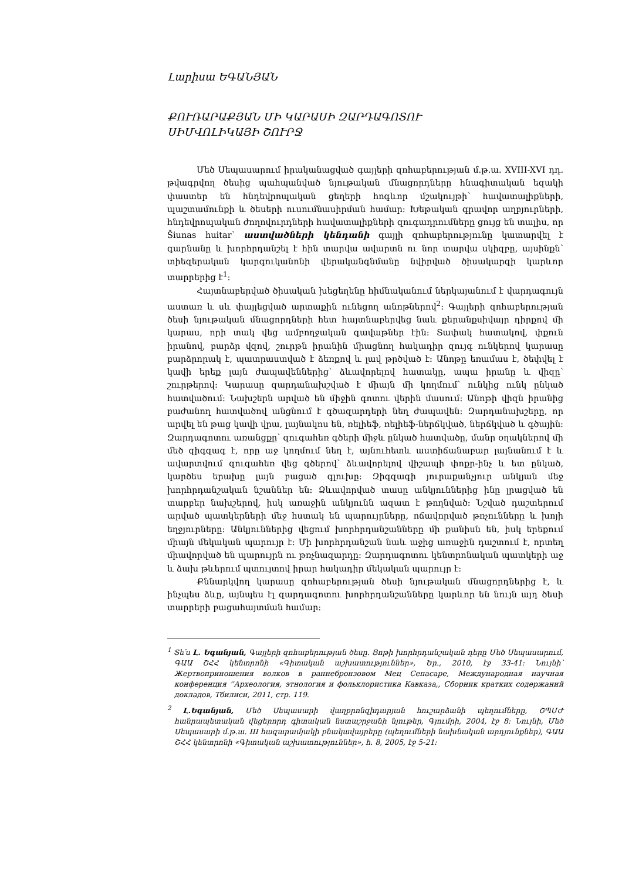Լարիսա ԵԳԱՆՅԱՆ
ՔՈՒՌԱՐԱՔՅԱՆ ՄԻ ԿԱՐԱՍԻ ԶԱՐԴԱԳՈՏՈՒ
ՍԻՄՎՈԼԻԿԱՅԻ ՇՈՒՐՋ
Մեծ Սեպասարում իրականացված գայլերի զոհաբերության մ.թ.ա. XVIII-XVI դդ. թվագրվող ծեսից պահպանված նյութական մնացորդները հնագիտական եզակի փաստեր են հնդեվրոպական ցեղերի հոգևոր մշակույթի՝ հավատալիքների, պաշտամունքի և ծեսերի ուսումնասիրման համար: Խեթական գրավոր աղբյուրների, հնդեվրոպական ժողովուրդների հավատալիքների զուգադրումները ցույց են տալիս, որ Šiunas huitar՝ աստվածների կենդանի գայլի զոհաբերությունը կատարվել է գարնանը և խորհրդանշել է հին տարվա ավարտն ու նոր տարվա սկիզբը, այսինքն՝ տիեզերական կարգուկանոնի վերականգնմանը նվիրված ծիսակարգի կարևոր տարրերից է<sup>1</sup>:
Հայտնաբերված ծիսական խեցեղենը հիմնականում ներկայանում է վարդագույն աստառ և սև փայլեցված արտաքին ունեցող անոթներով<sup>2</sup>: Գայլերի զոհաբերության ծեսի նյութական մնացորդների հետ հայտնաբերվեց նաև քերանքսիվայր դիրքով մի կարաս, որի տակ վեց ամբողջական գավաթներ էին: Տափակ հատակով, փքուն իրանով, բարձր վզով, շուրթն իրանին միացնող հակադիր զույգ ունկերով կարասը բարձրորակ է, պատրաստված է ձեռքով և լավ թրծված է: Անոթը եռամաս է, ծեփվել է կավի երեք լայն ժապավեններից՝ ձևավորելով հատակը, ապա իրանը և վիզը՝ շուրթերով: Կարասը զարդանախշված է միայն մի կողմում՝ ունկից ունկ ընկած հատվածում: Նախշերն արված են միջին գոտու վերին մասում: Անոթի վիզն իրանից բաժանող հատվածով անցնում է գծազարդերի նեղ ժապավեն: Զարդանախշերը, որ արվել են թաց կավի վրա, լայնակոս են, ռելիեֆ, ռելիեֆ-ներճկված, ներճկված և գծային: Զարդագոտու առանցքը՝ զուգահեռ գծերի միջև ընկած հատվածը, մանր օղակներով մի մեծ զիգզագ է, որը աջ կողմում նեղ է, այնուհետև աստիճանաբար լայնանում է և ավարտվում զուգահեռ վեց գծերով՝ ձևավորելով վիշապի փոքր-ինչ և ետ ընկած, կարծես երախը լայն բացած գլուխը: Զիգզագի յուրաքանչյուր անկյան մեջ խորհրդանշական նշաններ են: Ձևավորված տասը անկյուններից ինը լրացված են տարբեր նախշերով, իսկ առաջին անկյունն ազատ է թողնված: Նշված դաշտերում արված պատկերների մեջ հստակ են պարույրները, ոճավորված թռչունները և խոյի եղջյուրները: Անկյուններից վեցում խորհրդանշանները մի քանիսն են, իսկ երեքում միայն մեկական պարույր է: Մի խորհրդանշան նաև աջից առաջին դաշտում է, որտեղ միավորված են պարույրն ու թռչնազարդը: Զարդագոտու կենտրոնական պատկերի աջ և ձախ թևերում պտույտով իրար հակադիր մեկական պարույր է:
Քննարկվող կարասը զոհաբերության ծեսի նյութական մնացորդներից է, և ինչպես ձևը, այնպես էլ զարդագոտու խորհրդանշանները կարևոր են նույն այդ ծեսի տարրերի բացահայտման համար:
<sup>1</sup> Տե՛ս Լ. Եգանյան, Գայլերի զոհաբերության ծեսը. Յոթի խորհրդանշական դերը Մեծ Սեպասարում, ԳԱԱ ՇՀՀ կենտրոնի «Գիտական աշխատություններ», Եր., 2010, էջ 33-41: Նույնի՝ Жертвоприношения волков в раннебронзовом Мец Сепасаре, Международная научная конференция ''Археология, этнология и фольклористика Кавказа,, Сборник кратких содержаний докладов, Тбилиси, 2011, стр. 119.
<sup>2</sup> Լ.Եգանյան, Մեծ Սեպասարի վաղբրոնզիդարյան հուշարձանի պեղումները, ՇՊՄԺ հանրապետական վեցերորդ գիտական նստաշրջանի նյութեր, Գյումրի, 2004, էջ 8: Նույնի, Մեծ Սեպասարի մ.թ.ա. III հազարամյակի բնակավայրերը (պեղումների նախնական արդյունքներ), ԳԱԱ ՇՀՀ կենտրոնի «Գիտական աշխատություններ», հ. 8, 2005, էջ 5-21: